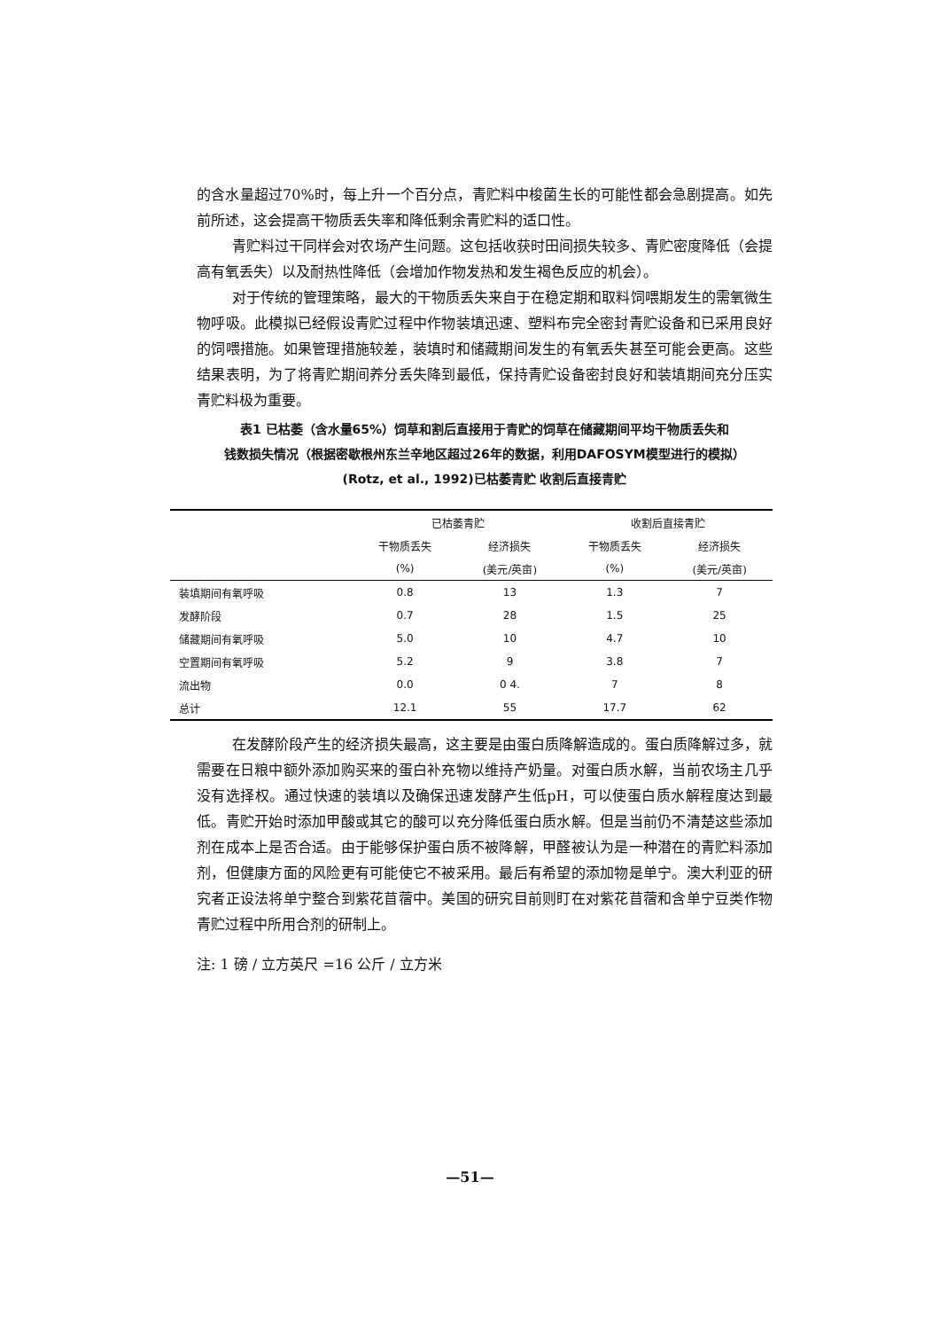的含水量超过70%时，每上升一个百分点，青贮料中梭菌生长的可能性都会急剧提高。如先前所述，这会提高干物质丢失率和降低剩余青贮料的适口性。
青贮料过干同样会对农场产生问题。这包括收获时田间损失较多、青贮密度降低（会提高有氧丢失）以及耐热性降低（会增加作物发热和发生褐色反应的机会）。
对于传统的管理策略，最大的干物质丢失来自于在稳定期和取料饲喂期发生的需氧微生物呼吸。此模拟已经假设青贮过程中作物装填迅速、塑料布完全密封青贮设备和已采用良好的饲喂措施。如果管理措施较差，装填时和储藏期间发生的有氧丢失甚至可能会更高。这些结果表明，为了将青贮期间养分丢失降到最低，保持青贮设备密封良好和装填期间充分压实青贮料极为重要。
表1 已枯萎（含水量65%）饲草和割后直接用于青贮的饲草在储藏期间平均干物质丢失和
钱数损失情况（根据密歇根州东兰辛地区超过26年的数据，利用DAFOSYM模型进行的模拟）
(Rotz, et al., 1992)已枯萎青贮 收割后直接青贮
| | 已枯萎青贮 | | 收割后直接青贮 | |
| --- | --- | --- | --- | --- |
| | 干物质丢失 | 经济损失 | 干物质丢失 | 经济损失 |
| | (%) | (美元/英亩) | (%) | (美元/英亩) |
| 装填期间有氧呼吸 | 0.8 | 13 | 1.3 | 7 |
| 发酵阶段 | 0.7 | 28 | 1.5 | 25 |
| 储藏期间有氧呼吸 | 5.0 | 10 | 4.7 | 10 |
| 空置期间有氧呼吸 | 5.2 | 9 | 3.8 | 7 |
| 流出物 | 0.0 | 0 4. | 7 | 8 |
| 总计 | 12.1 | 55 | 17.7 | 62 |
在发酵阶段产生的经济损失最高，这主要是由蛋白质降解造成的。蛋白质降解过多，就需要在日粮中额外添加购买来的蛋白补充物以维持产奶量。对蛋白质水解，当前农场主几乎没有选择权。通过快速的装填以及确保迅速发酵产生低pH，可以使蛋白质水解程度达到最低。青贮开始时添加甲酸或其它的酸可以充分降低蛋白质水解。但是当前仍不清楚这些添加剂在成本上是否合适。由于能够保护蛋白质不被降解，甲醛被认为是一种潜在的青贮料添加剂，但健康方面的风险更有可能使它不被采用。最后有希望的添加物是单宁。澳大利亚的研究者正设法将单宁整合到紫花苜蓿中。美国的研究目前则盯在对紫花苜蓿和含单宁豆类作物青贮过程中所用合剂的研制上。
注: 1 磅 / 立方英尺 =16 公斤 / 立方米
—51—